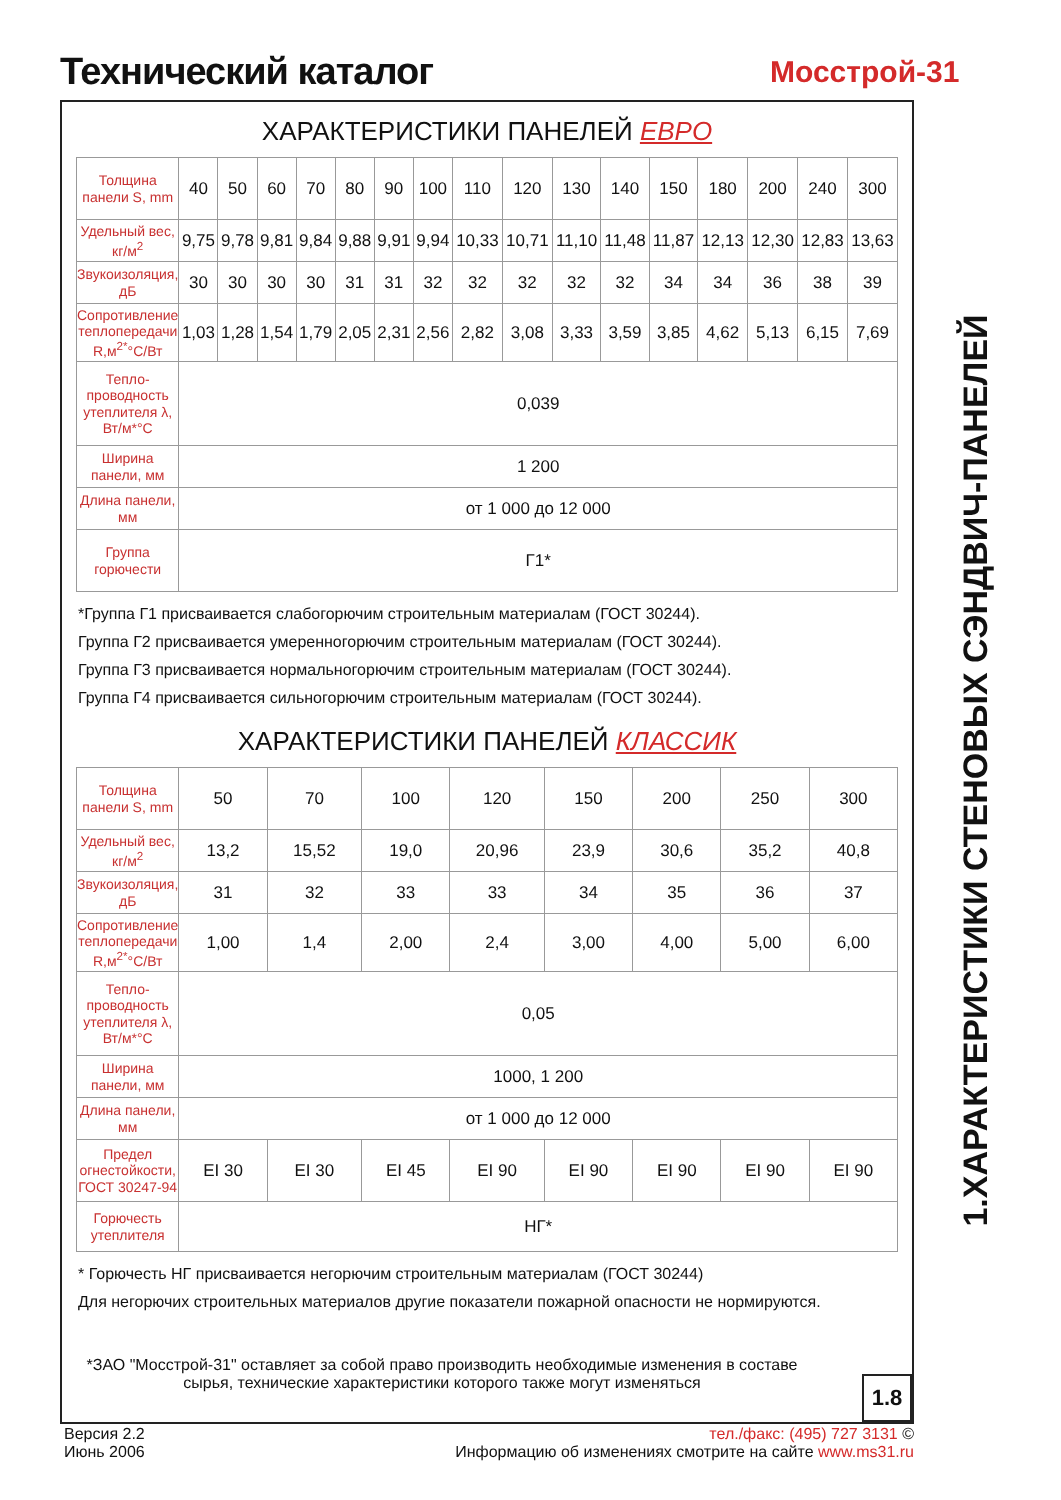Технический каталог Мосстрой-31
ХАРАКТЕРИСТИКИ ПАНЕЛЕЙ ЕВРО
| Толщина панели S, mm | 40 | 50 | 60 | 70 | 80 | 90 | 100 | 110 | 120 | 130 | 140 | 150 | 180 | 200 | 240 | 300 |
| Удельный вес, кг/м<sup>2</sup> | 9,75 | 9,78 | 9,81 | 9,84 | 9,88 | 9,91 | 9,94 | 10,33 | 10,71 | 11,10 | 11,48 | 11,87 | 12,13 | 12,30 | 12,83 | 13,63 |
| Звукоизоляция, дБ | 30 | 30 | 30 | 30 | 31 | 31 | 32 | 32 | 32 | 32 | 32 | 34 | 34 | 36 | 38 | 39 |
| Сопротивление теплопередачи R,м<sup>2*</sup>°C/Вт | 1,03 | 1,28 | 1,54 | 1,79 | 2,05 | 2,31 | 2,56 | 2,82 | 3,08 | 3,33 | 3,59 | 3,85 | 4,62 | 5,13 | 6,15 | 7,69 |
| Тепло-проводность утеплителя λ, Вт/м*°C | 0,039 | | | | | | | | | | | | | | | |
| Ширина панели, мм | 1 200 | | | | | | | | | | | | | | | |
| Длина панели, мм | от 1 000 до 12 000 | | | | | | | | | | | | | | | |
| Группа горючести | Г1* | | | | | | | | | | | | | | | |
*Группа Г1 присваивается слабогорючим строительным материалам (ГОСТ 30244).
Группа Г2 присваивается умеренногорючим строительным материалам (ГОСТ 30244).
Группа Г3 присваивается нормальногорючим строительным материалам (ГОСТ 30244).
Группа Г4 присваивается сильногорючим строительным материалам (ГОСТ 30244).
ХАРАКТЕРИСТИКИ ПАНЕЛЕЙ КЛАССИК
| Толщина панели S, mm | 50 | 70 | 100 | 120 | 150 | 200 | 250 | 300 |
| Удельный вес, кг/м<sup>2</sup> | 13,2 | 15,52 | 19,0 | 20,96 | 23,9 | 30,6 | 35,2 | 40,8 |
| Звукоизоляция, дБ | 31 | 32 | 33 | 33 | 34 | 35 | 36 | 37 |
| Сопротивление теплопередачи R,м<sup>2*</sup>°C/Вт | 1,00 | 1,4 | 2,00 | 2,4 | 3,00 | 4,00 | 5,00 | 6,00 |
| Тепло-проводность утеплителя λ, Вт/м*°C | 0,05 | | | | | | | |
| Ширина панели, мм | 1000, 1 200 | | | | | | | |
| Длина панели, мм | от 1 000 до 12 000 | | | | | | | |
| Предел огнестойкости, ГОСТ 30247-94 | EI 30 | EI 30 | EI 45 | EI 90 | EI 90 | EI 90 | EI 90 | EI 90 |
| Горючесть утеплителя | НГ* | | | | | | | |
* Горючесть НГ присваивается негорючим строительным материалам (ГОСТ 30244)
Для негорючих строительных материалов другие показатели пожарной опасности не нормируются.
*ЗАО "Мосстрой-31" оставляет за собой право производить необходимые изменения в составе сырья, технические характеристики которого также могут изменяться
1.8
1.ХАРАКТЕРИСТИКИ СТЕНОВЫХ СЭНДВИЧ-ПАНЕЛЕЙ
Версия 2.2
Июнь 2006
тел./факс: (495) 727 3131 ©
Информацию об изменениях смотрите на сайте www.ms31.ru